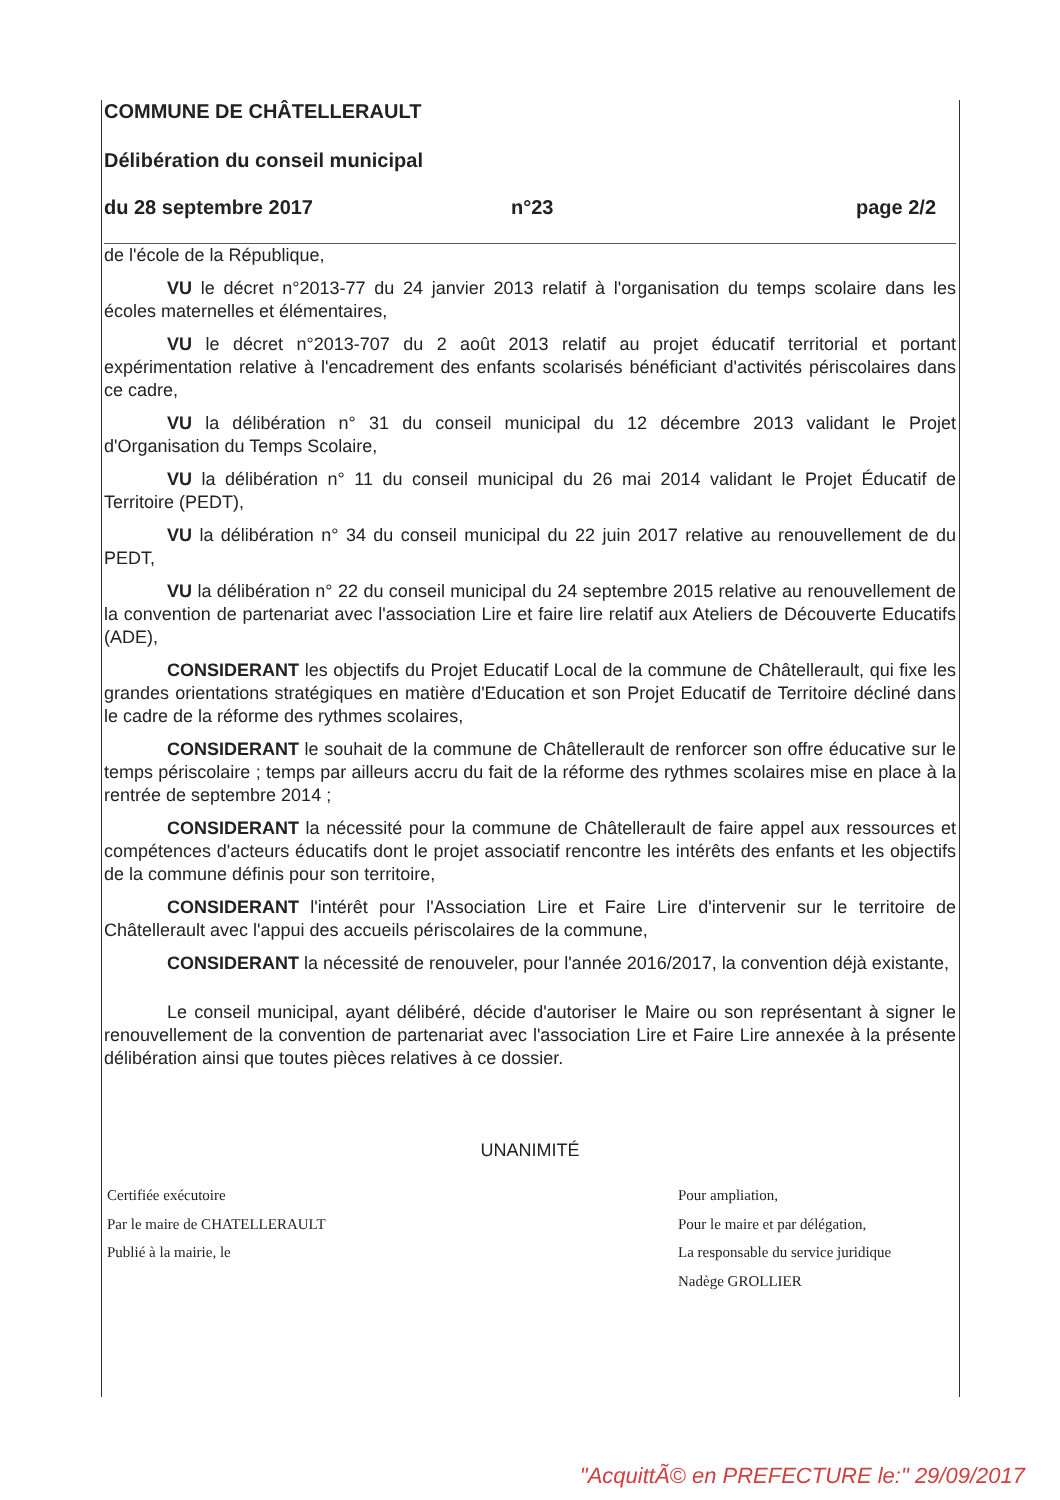COMMUNE DE CHÂTELLERAULT
Délibération du conseil municipal
du 28 septembre 2017 n°23 page 2/2
de l'école de la République,
VU le décret n°2013-77 du 24 janvier 2013 relatif à l'organisation du temps scolaire dans les écoles maternelles et élémentaires,
VU le décret n°2013-707 du 2 août 2013 relatif au projet éducatif territorial et portant expérimentation relative à l'encadrement des enfants scolarisés bénéficiant d'activités périscolaires dans ce cadre,
VU la délibération n° 31 du conseil municipal du 12 décembre 2013 validant le Projet d'Organisation du Temps Scolaire,
VU la délibération n° 11 du conseil municipal du 26 mai 2014 validant le Projet Éducatif de Territoire (PEDT),
VU la délibération n° 34 du conseil municipal du 22 juin 2017 relative au renouvellement de du PEDT,
VU la délibération n° 22 du conseil municipal du 24 septembre 2015 relative au renouvellement de la convention de partenariat avec l'association Lire et faire lire relatif aux Ateliers de Découverte Educatifs (ADE),
CONSIDERANT les objectifs du Projet Educatif Local de la commune de Châtellerault, qui fixe les grandes orientations stratégiques en matière d'Education et son Projet Educatif de Territoire décliné dans le cadre de la réforme des rythmes scolaires,
CONSIDERANT le souhait de la commune de Châtellerault de renforcer son offre éducative sur le temps périscolaire ; temps par ailleurs accru du fait de la réforme des rythmes scolaires mise en place à la rentrée de septembre 2014 ;
CONSIDERANT la nécessité pour la commune de Châtellerault de faire appel aux ressources et compétences d'acteurs éducatifs dont le projet associatif rencontre les intérêts des enfants et les objectifs de la commune définis pour son territoire,
CONSIDERANT l'intérêt pour l'Association Lire et Faire Lire d'intervenir sur le territoire de Châtellerault avec l'appui des accueils périscolaires de la commune,
CONSIDERANT la nécessité de renouveler, pour l'année 2016/2017, la convention déjà existante,
Le conseil municipal, ayant délibéré, décide d'autoriser le Maire ou son représentant à signer le renouvellement de la convention de partenariat avec l'association Lire et Faire Lire annexée à la présente délibération ainsi que toutes pièces relatives à ce dossier.
UNANIMITÉ
Certifiée exécutoire
Par le maire de CHATELLERAULT
Publié à la mairie, le
Pour ampliation,
Pour le maire et par délégation,
La responsable du service juridique
Nadège GROLLIER
"AcquittÃ© en PREFECTURE le:" 29/09/2017